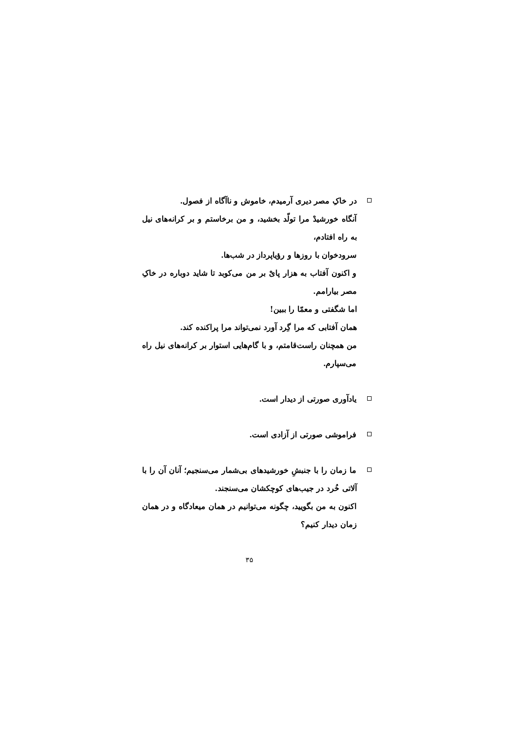در خاکِ مصر دیری آرمیدم، خاموش و ناآگاه از فصول.
آنگاه خورشیدْ مرا تولّد بخشید، و من برخاستم و بر کرانه‌های نیل به راه افتادم،
سرودخوان با روزها و رؤیاپرداز در شب‌ها.
و اکنون آفتاب به هزار پایْ بر من می‌کوبد تا شاید دوباره در خاکِ مصر بیارامم.
اما شگفتی و معمّا را ببین!
همان آفتابی که مرا گِرد آورد نمی‌تواند مرا پراکنده کند.
من همچنان راست‌قامتم، و با گام‌هایی استوار بر کرانه‌های نیل راه می‌سپارم.
یادآوری صورتی از دیدار است.
فراموشی صورتی از آزادی است.
ما زمان را با جنبشِ خورشیدهای بی‌شمار می‌سنجیم؛ آنان آن را با آلاتی خُرد در جیب‌های کوچکشان می‌سنجند.
اکنون به من بگویید، چگونه می‌توانیم در همان میعادگاه و در همان زمان دیدار کنیم؟
۳۵